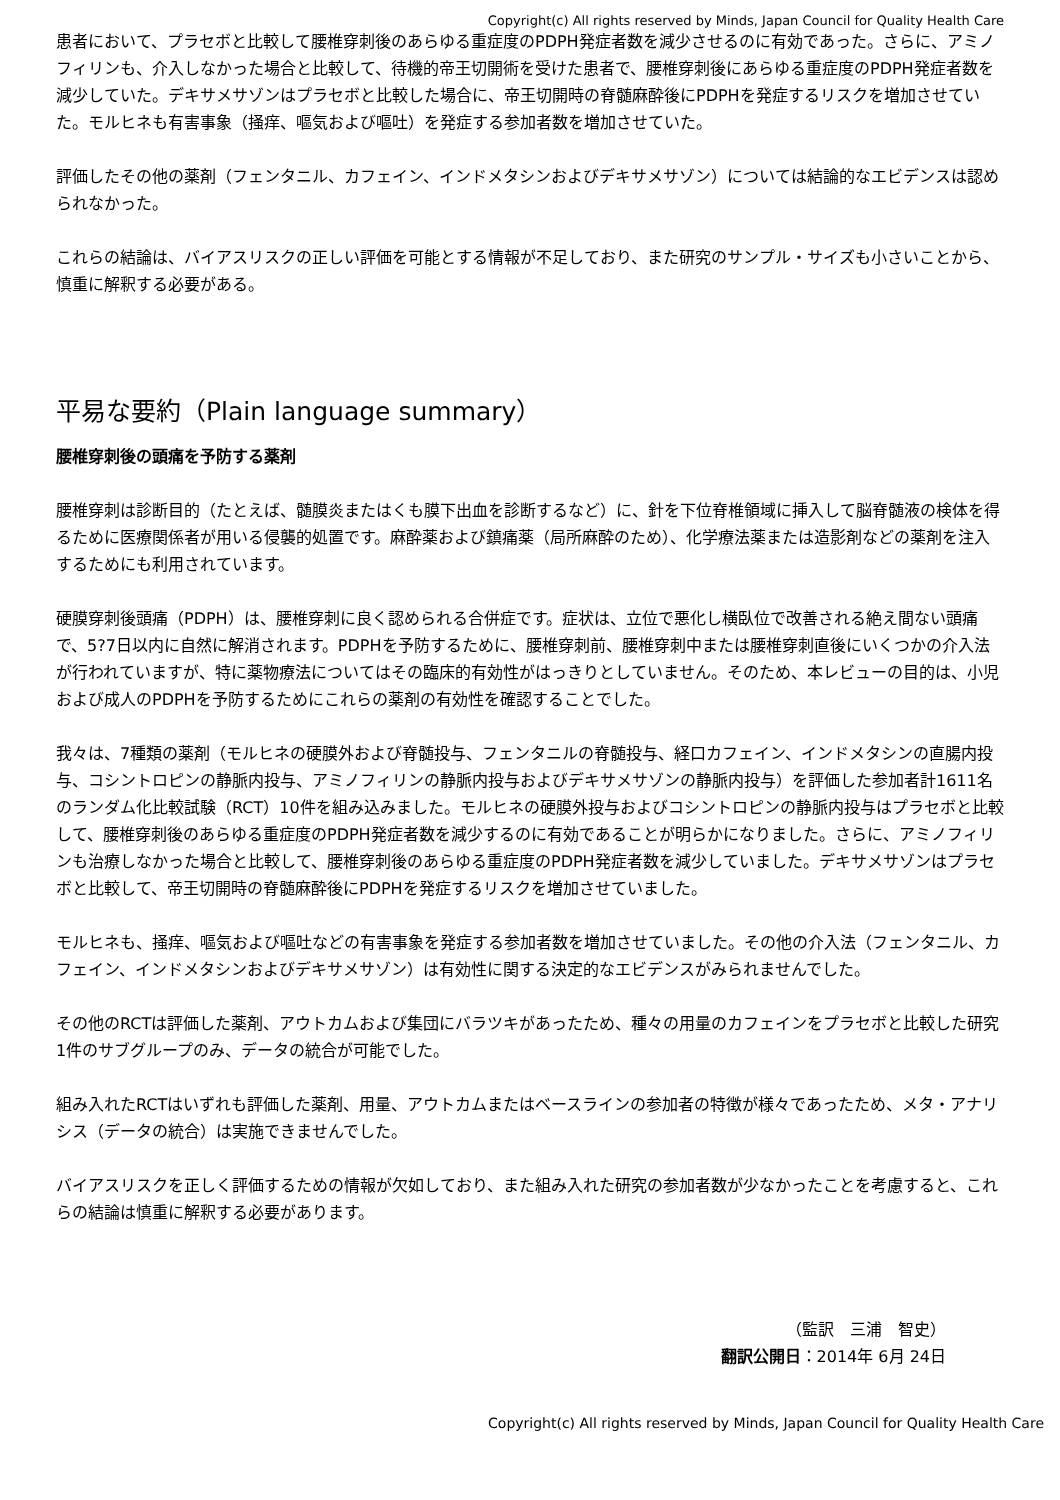Copyright(c) All rights reserved by Minds, Japan Council for Quality Health Care
患者において、プラセボと比較して腰椎穿刺後のあらゆる重症度のPDPH発症者数を減少させるのに有効であった。さらに、アミノフィリンも、介入しなかった場合と比較して、待機的帝王切開術を受けた患者で、腰椎穿刺後にあらゆる重症度のPDPH発症者数を減少していた。デキサメサゾンはプラセボと比較した場合に、帝王切開時の脊髄麻酔後にPDPHを発症するリスクを増加させていた。モルヒネも有害事象（掻痒、嘔気および嘔吐）を発症する参加者数を増加させていた。
評価したその他の薬剤（フェンタニル、カフェイン、インドメタシンおよびデキサメサゾン）については結論的なエビデンスは認められなかった。
これらの結論は、バイアスリスクの正しい評価を可能とする情報が不足しており、また研究のサンプル・サイズも小さいことから、慎重に解釈する必要がある。
平易な要約（Plain language summary）
腰椎穿刺後の頭痛を予防する薬剤
腰椎穿刺は診断目的（たとえば、髄膜炎またはくも膜下出血を診断するなど）に、針を下位脊椎領域に挿入して脳脊髄液の検体を得るために医療関係者が用いる侵襲的処置です。麻酔薬および鎮痛薬（局所麻酔のため）、化学療法薬または造影剤などの薬剤を注入するためにも利用されています。
硬膜穿刺後頭痛（PDPH）は、腰椎穿刺に良く認められる合併症です。症状は、立位で悪化し横臥位で改善される絶え間ない頭痛で、5?7日以内に自然に解消されます。PDPHを予防するために、腰椎穿刺前、腰椎穿刺中または腰椎穿刺直後にいくつかの介入法が行われていますが、特に薬物療法についてはその臨床的有効性がはっきりとしていません。そのため、本レビューの目的は、小児および成人のPDPHを予防するためにこれらの薬剤の有効性を確認することでした。
我々は、7種類の薬剤（モルヒネの硬膜外および脊髄投与、フェンタニルの脊髄投与、経口カフェイン、インドメタシンの直腸内投与、コシントロピンの静脈内投与、アミノフィリンの静脈内投与およびデキサメサゾンの静脈内投与）を評価した参加者計1611名のランダム化比較試験（RCT）10件を組み込みました。モルヒネの硬膜外投与およびコシントロピンの静脈内投与はプラセボと比較して、腰椎穿刺後のあらゆる重症度のPDPH発症者数を減少するのに有効であることが明らかになりました。さらに、アミノフィリンも治療しなかった場合と比較して、腰椎穿刺後のあらゆる重症度のPDPH発症者数を減少していました。デキサメサゾンはプラセボと比較して、帝王切開時の脊髄麻酔後にPDPHを発症するリスクを増加させていました。
モルヒネも、掻痒、嘔気および嘔吐などの有害事象を発症する参加者数を増加させていました。その他の介入法（フェンタニル、カフェイン、インドメタシンおよびデキサメサゾン）は有効性に関する決定的なエビデンスがみられませんでした。
その他のRCTは評価した薬剤、アウトカムおよび集団にバラツキがあったため、種々の用量のカフェインをプラセボと比較した研究1件のサブグループのみ、データの統合が可能でした。
組み入れたRCTはいずれも評価した薬剤、用量、アウトカムまたはベースラインの参加者の特徴が様々であったため、メタ・アナリシス（データの統合）は実施できませんでした。
バイアスリスクを正しく評価するための情報が欠如しており、また組み入れた研究の参加者数が少なかったことを考慮すると、これらの結論は慎重に解釈する必要があります。
（監訳　三浦　智史）
翻訳公開日：2014年 6月 24日
Copyright(c) All rights reserved by Minds, Japan Council for Quality Health Care